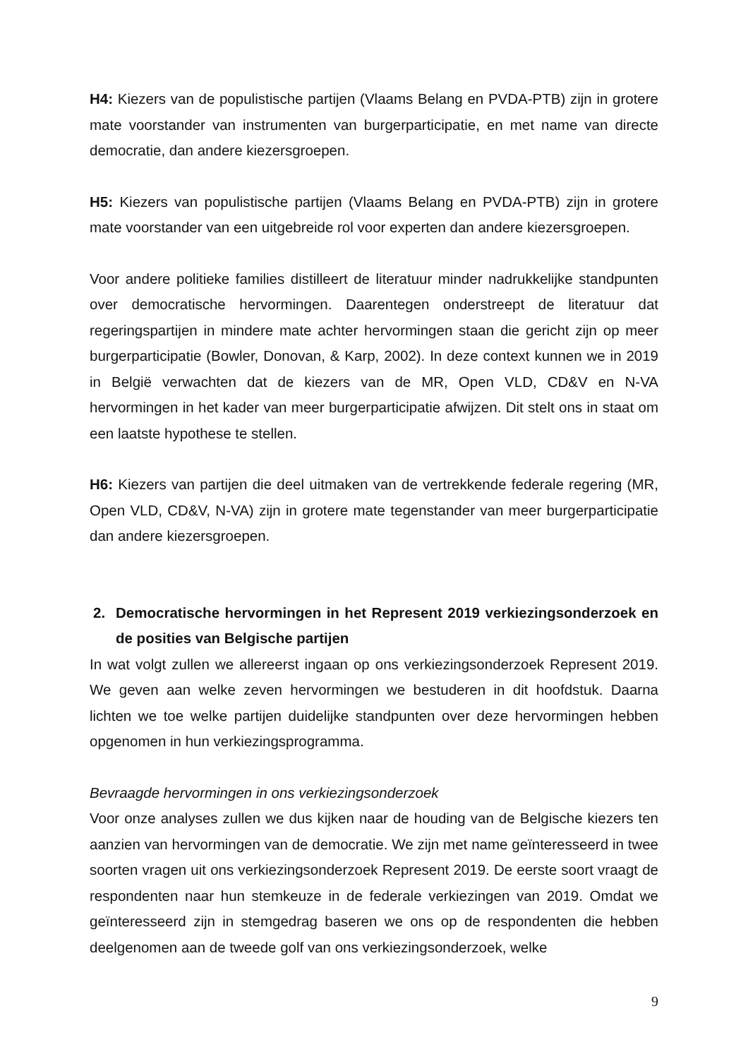H4: Kiezers van de populistische partijen (Vlaams Belang en PVDA-PTB) zijn in grotere mate voorstander van instrumenten van burgerparticipatie, en met name van directe democratie, dan andere kiezersgroepen.
H5: Kiezers van populistische partijen (Vlaams Belang en PVDA-PTB) zijn in grotere mate voorstander van een uitgebreide rol voor experten dan andere kiezersgroepen.
Voor andere politieke families distilleert de literatuur minder nadrukkelijke standpunten over democratische hervormingen. Daarentegen onderstreept de literatuur dat regeringspartijen in mindere mate achter hervormingen staan die gericht zijn op meer burgerparticipatie (Bowler, Donovan, & Karp, 2002). In deze context kunnen we in 2019 in België verwachten dat de kiezers van de MR, Open VLD, CD&V en N-VA hervormingen in het kader van meer burgerparticipatie afwijzen. Dit stelt ons in staat om een laatste hypothese te stellen.
H6: Kiezers van partijen die deel uitmaken van de vertrekkende federale regering (MR, Open VLD, CD&V, N-VA) zijn in grotere mate tegenstander van meer burgerparticipatie dan andere kiezersgroepen.
2. Democratische hervormingen in het Represent 2019 verkiezingsonderzoek en de posities van Belgische partijen
In wat volgt zullen we allereerst ingaan op ons verkiezingsonderzoek Represent 2019. We geven aan welke zeven hervormingen we bestuderen in dit hoofdstuk. Daarna lichten we toe welke partijen duidelijke standpunten over deze hervormingen hebben opgenomen in hun verkiezingsprogramma.
Bevraagde hervormingen in ons verkiezingsonderzoek
Voor onze analyses zullen we dus kijken naar de houding van de Belgische kiezers ten aanzien van hervormingen van de democratie. We zijn met name geïnteresseerd in twee soorten vragen uit ons verkiezingsonderzoek Represent 2019. De eerste soort vraagt de respondenten naar hun stemkeuze in de federale verkiezingen van 2019. Omdat we geïnteresseerd zijn in stemgedrag baseren we ons op de respondenten die hebben deelgenomen aan de tweede golf van ons verkiezingsonderzoek, welke
9